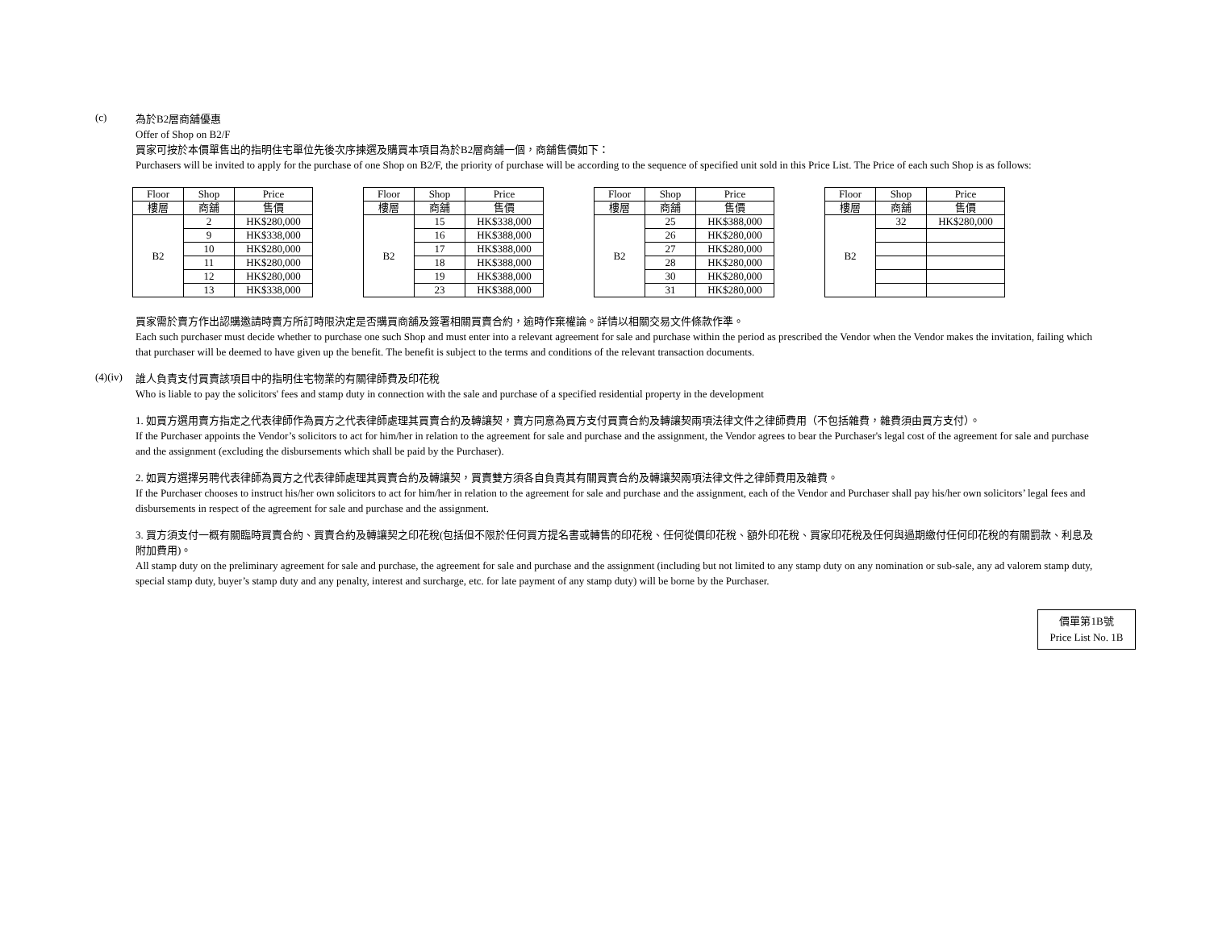(c)
為於B2層商舖優惠
Offer of Shop on B2/F
買家可按於本價單售出的指明住宅單位先後次序揀選及購買本項目為於B2層商舖一個，商舖售價如下：
Purchasers will be invited to apply for the purchase of one Shop on B2/F, the priority of purchase will be according to the sequence of specified unit sold in this Price List. The Price of each such Shop is as follows:
| Floor | Shop | Price |
| 樓層 | 商舖 | 售價 |
| B2 | 2 | HK$280,000 |
| | 9 | HK$338,000 |
| | 10 | HK$280,000 |
| | 11 | HK$280,000 |
| | 12 | HK$280,000 |
| | 13 | HK$338,000 |
| Floor | Shop | Price |
| 樓層 | 商舖 | 售價 |
| B2 | 15 | HK$338,000 |
| | 16 | HK$388,000 |
| | 17 | HK$388,000 |
| | 18 | HK$388,000 |
| | 19 | HK$388,000 |
| | 23 | HK$388,000 |
| Floor | Shop | Price |
| 樓層 | 商舖 | 售價 |
| B2 | 25 | HK$388,000 |
| | 26 | HK$280,000 |
| | 27 | HK$280,000 |
| | 28 | HK$280,000 |
| | 30 | HK$280,000 |
| | 31 | HK$280,000 |
| Floor | Shop | Price |
| 樓層 | 商舖 | 售價 |
| B2 | 32 | HK$280,000 |
買家需於賣方作出認購邀請時賣方所訂時限決定是否購買商舖及簽署相關買賣合約，逾時作棄權論。詳情以相關交易文件條款作準。
Each such purchaser must decide whether to purchase one such Shop and must enter into a relevant agreement for sale and purchase within the period as prescribed the Vendor when the Vendor makes the invitation, failing which that purchaser will be deemed to have given up the benefit. The benefit is subject to the terms and conditions of the relevant transaction documents.
(4)(iv)
誰人負責支付買賣該項目中的指明住宅物業的有關律師費及印花稅
Who is liable to pay the solicitors' fees and stamp duty in connection with the sale and purchase of a specified residential property in the development
1. 如買方選用賣方指定之代表律師作為買方之代表律師處理其買賣合約及轉讓契，賣方同意為買方支付買賣合約及轉讓契兩項法律文件之律師費用（不包括雜費，雜費須由買方支付）。
If the Purchaser appoints the Vendor’s solicitors to act for him/her in relation to the agreement for sale and purchase and the assignment, the Vendor agrees to bear the Purchaser's legal cost of the agreement for sale and purchase and the assignment (excluding the disbursements which shall be paid by the Purchaser).
2. 如買方選擇另聘代表律師為買方之代表律師處理其買賣合約及轉讓契，買賣雙方須各自負責其有關買賣合約及轉讓契兩項法律文件之律師費用及雜費。
If the Purchaser chooses to instruct his/her own solicitors to act for him/her in relation to the agreement for sale and purchase and the assignment, each of the Vendor and Purchaser shall pay his/her own solicitors’ legal fees and disbursements in respect of the agreement for sale and purchase and the assignment.
3. 買方須支付一概有關臨時買賣合約、買賣合約及轉讓契之印花稅(包括但不限於任何買方提名書或轉售的印花稅、任何從價印花稅、額外印花稅、買家印花稅及任何與過期繳付任何印花稅的有關罰款、利息及附加費用)。
All stamp duty on the preliminary agreement for sale and purchase, the agreement for sale and purchase and the assignment (including but not limited to any stamp duty on any nomination or sub-sale, any ad valorem stamp duty, special stamp duty, buyer’s stamp duty and any penalty, interest and surcharge, etc. for late payment of any stamp duty) will be borne by the Purchaser.
價單第1B號
Price List No. 1B